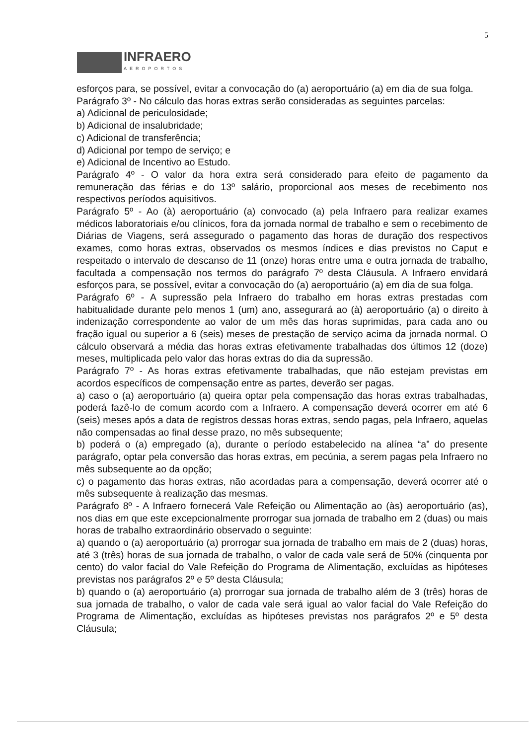5
INFRAERO
AEROPORTOS
esforços para, se possível, evitar a convocação do (a) aeroportuário (a) em dia de sua folga.
Parágrafo 3º - No cálculo das horas extras serão consideradas as seguintes parcelas:
a) Adicional de periculosidade;
b) Adicional de insalubridade;
c) Adicional de transferência;
d) Adicional por tempo de serviço; e
e) Adicional de Incentivo ao Estudo.
Parágrafo 4º - O valor da hora extra será considerado para efeito de pagamento da remuneração das férias e do 13º salário, proporcional aos meses de recebimento nos respectivos períodos aquisitivos.
Parágrafo 5º - Ao (à) aeroportuário (a) convocado (a) pela Infraero para realizar exames médicos laboratoriais e/ou clínicos, fora da jornada normal de trabalho e sem o recebimento de Diárias de Viagens, será assegurado o pagamento das horas de duração dos respectivos exames, como horas extras, observados os mesmos índices e dias previstos no Caput e respeitado o intervalo de descanso de 11 (onze) horas entre uma e outra jornada de trabalho, facultada a compensação nos termos do parágrafo 7º desta Cláusula. A Infraero envidará esforços para, se possível, evitar a convocação do (a) aeroportuário (a) em dia de sua folga.
Parágrafo 6º - A supressão pela Infraero do trabalho em horas extras prestadas com habitualidade durante pelo menos 1 (um) ano, assegurará ao (à) aeroportuário (a) o direito à indenização correspondente ao valor de um mês das horas suprimidas, para cada ano ou fração igual ou superior a 6 (seis) meses de prestação de serviço acima da jornada normal. O cálculo observará a média das horas extras efetivamente trabalhadas dos últimos 12 (doze) meses, multiplicada pelo valor das horas extras do dia da supressão.
Parágrafo 7º - As horas extras efetivamente trabalhadas, que não estejam previstas em acordos específicos de compensação entre as partes, deverão ser pagas.
a) caso o (a) aeroportuário (a) queira optar pela compensação das horas extras trabalhadas, poderá fazê-lo de comum acordo com a Infraero. A compensação deverá ocorrer em até 6 (seis) meses após a data de registros dessas horas extras, sendo pagas, pela Infraero, aquelas não compensadas ao final desse prazo, no mês subsequente;
b) poderá o (a) empregado (a), durante o período estabelecido na alínea “a” do presente parágrafo, optar pela conversão das horas extras, em pecúnia, a serem pagas pela Infraero no mês subsequente ao da opção;
c) o pagamento das horas extras, não acordadas para a compensação, deverá ocorrer até o mês subsequente à realização das mesmas.
Parágrafo 8º - A Infraero fornecerá Vale Refeição ou Alimentação ao (às) aeroportuário (as), nos dias em que este excepcionalmente prorrogar sua jornada de trabalho em 2 (duas) ou mais horas de trabalho extraordinário observado o seguinte:
a) quando o (a) aeroportuário (a) prorrogar sua jornada de trabalho em mais de 2 (duas) horas, até 3 (três) horas de sua jornada de trabalho, o valor de cada vale será de 50% (cinquenta por cento) do valor facial do Vale Refeição do Programa de Alimentação, excluídas as hipóteses previstas nos parágrafos 2º e 5º desta Cláusula;
b) quando o (a) aeroportuário (a) prorrogar sua jornada de trabalho além de 3 (três) horas de sua jornada de trabalho, o valor de cada vale será igual ao valor facial do Vale Refeição do Programa de Alimentação, excluídas as hipóteses previstas nos parágrafos 2º e 5º desta Cláusula;